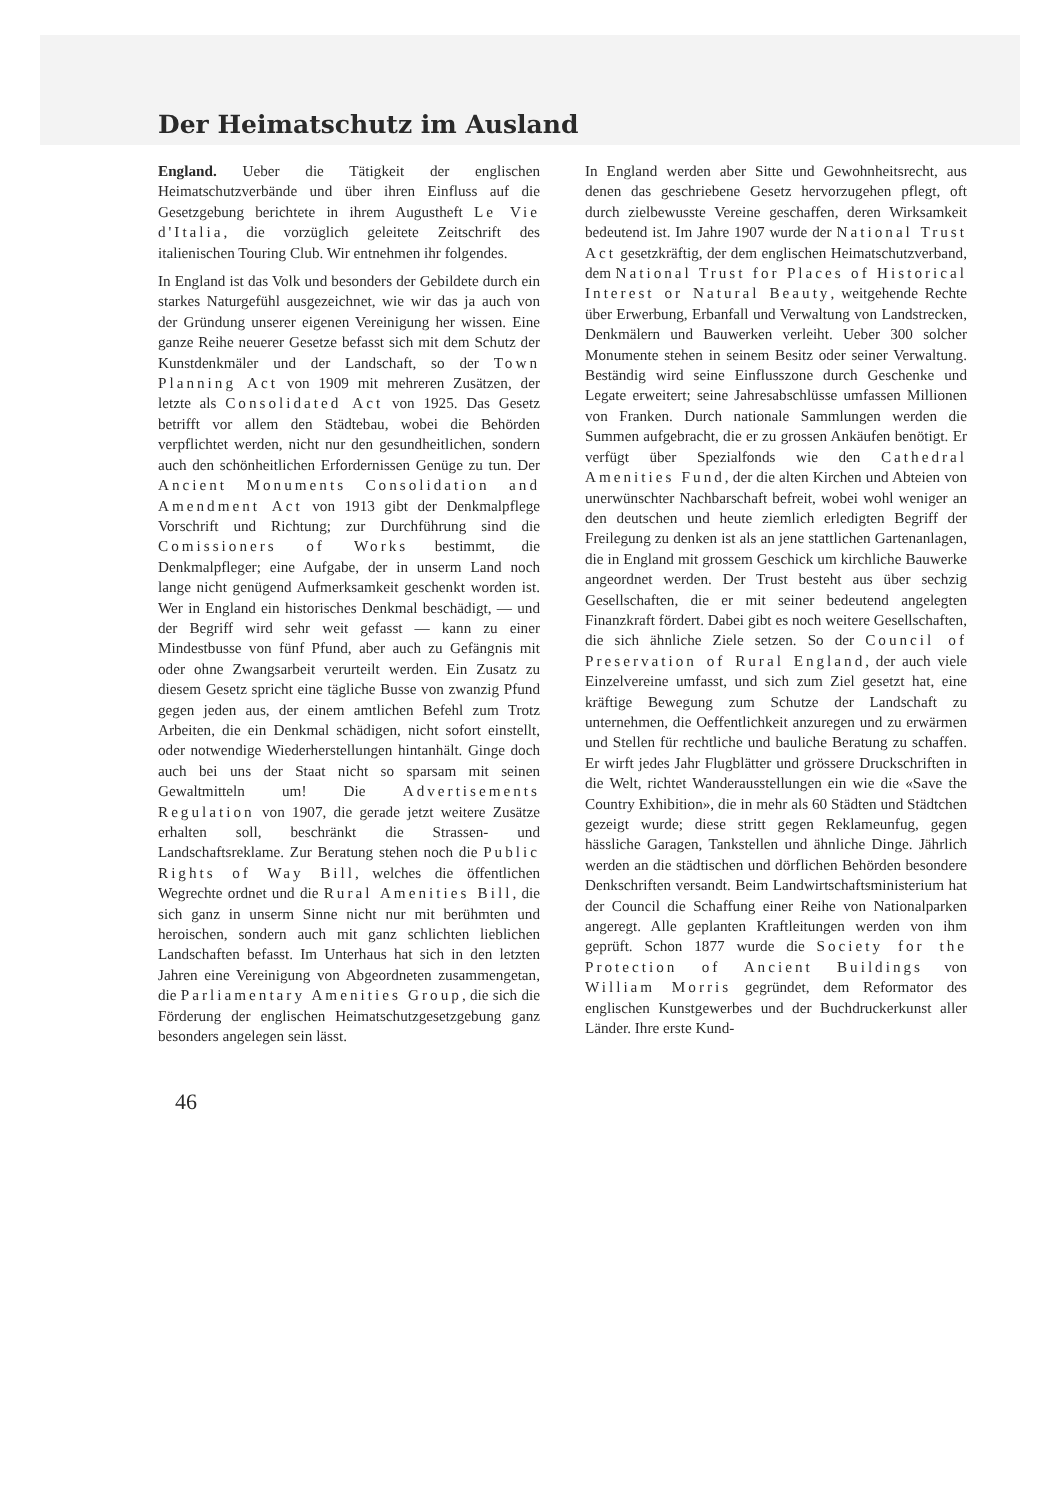Der Heimatschutz im Ausland
England. Ueber die Tätigkeit der englischen Heimatschutzverbände und über ihren Einfluss auf die Gesetzgebung berichtete in ihrem Augustheft Le Vie d'Italia, die vorzüglich geleitete Zeitschrift des italienischen Touring Club. Wir entnehmen ihr folgendes.
In England ist das Volk und besonders der Gebildete durch ein starkes Naturgefühl ausgezeichnet, wie wir das ja auch von der Gründung unserer eigenen Vereinigung her wissen. Eine ganze Reihe neuerer Gesetze befasst sich mit dem Schutz der Kunstdenkmäler und der Landschaft, so der Town Planning Act von 1909 mit mehreren Zusätzen, der letzte als Consolidated Act von 1925. Das Gesetz betrifft vor allem den Städtebau, wobei die Behörden verpflichtet werden, nicht nur den gesundheitlichen, sondern auch den schönheitlichen Erfordernissen Genüge zu tun. Der Ancient Monuments Consolidation and Amendment Act von 1913 gibt der Denkmalpflege Vorschrift und Richtung; zur Durchführung sind die Comissioners of Works bestimmt, die Denkmalpfleger; eine Aufgabe, der in unserm Land noch lange nicht genügend Aufmerksamkeit geschenkt worden ist. Wer in England ein historisches Denkmal beschädigt, — und der Begriff wird sehr weit gefasst — kann zu einer Mindestbusse von fünf Pfund, aber auch zu Gefängnis mit oder ohne Zwangsarbeit verurteilt werden. Ein Zusatz zu diesem Gesetz spricht eine tägliche Busse von zwanzig Pfund gegen jeden aus, der einem amtlichen Befehl zum Trotz Arbeiten, die ein Denkmal schädigen, nicht sofort einstellt, oder notwendige Wiederherstellungen hintanhält. Ginge doch auch bei uns der Staat nicht so sparsam mit seinen Gewaltmitteln um! Die Advertisements Regulation von 1907, die gerade jetzt weitere Zusätze erhalten soll, beschränkt die Strassen- und Landschaftsreklame. Zur Beratung stehen noch die Public Rights of Way Bill, welches die öffentlichen Wegrechte ordnet und die Rural Amenities Bill, die sich ganz in unserm Sinne nicht nur mit berühmten und heroischen, sondern auch mit ganz schlichten lieblichen Landschaften befasst. Im Unterhaus hat sich in den letzten Jahren eine Vereinigung von Abgeordneten zusammengetan, die Parliamentary Amenities Group, die sich die Förderung der englischen Heimatschutzgesetzgebung ganz besonders angelegen sein lässt.
In England werden aber Sitte und Gewohnheitsrecht, aus denen das geschriebene Gesetz hervorzugehen pflegt, oft durch zielbewusste Vereine geschaffen, deren Wirksamkeit bedeutend ist. Im Jahre 1907 wurde der National Trust Act gesetzkräftig, der dem englischen Heimatschutzverband, dem National Trust for Places of Historical Interest or Natural Beauty, weitgehende Rechte über Erwerbung, Erbanfall und Verwaltung von Landstrecken, Denkmälern und Bauwerken verleiht. Ueber 300 solcher Monumente stehen in seinem Besitz oder seiner Verwaltung. Beständig wird seine Einflusszone durch Geschenke und Legate erweitert; seine Jahresabschlüsse umfassen Millionen von Franken. Durch nationale Sammlungen werden die Summen aufgebracht, die er zu grossen Ankäufen benötigt. Er verfügt über Spezialfonds wie den Cathedral Amenities Fund, der die alten Kirchen und Abteien von unerwünschter Nachbarschaft befreit, wobei wohl weniger an den deutschen und heute ziemlich erledigten Begriff der Freilegung zu denken ist als an jene stattlichen Gartenanlagen, die in England mit grossem Geschick um kirchliche Bauwerke angeordnet werden. Der Trust besteht aus über sechzig Gesellschaften, die er mit seiner bedeutend angelegten Finanzkraft fördert. Dabei gibt es noch weitere Gesellschaften, die sich ähnliche Ziele setzen. So der Council of Preservation of Rural England, der auch viele Einzelvereine umfasst, und sich zum Ziel gesetzt hat, eine kräftige Bewegung zum Schutze der Landschaft zu unternehmen, die Oeffentlichkeit anzuregen und zu erwärmen und Stellen für rechtliche und bauliche Beratung zu schaffen. Er wirft jedes Jahr Flugblätter und grössere Druckschriften in die Welt, richtet Wanderausstellungen ein wie die «Save the Country Exhibition», die in mehr als 60 Städten und Städtchen gezeigt wurde; diese stritt gegen Reklameunfug, gegen hässliche Garagen, Tankstellen und ähnliche Dinge. Jährlich werden an die städtischen und dörflichen Behörden besondere Denkschriften versandt. Beim Landwirtschaftsministerium hat der Council die Schaffung einer Reihe von Nationalparken angeregt. Alle geplanten Kraftleitungen werden von ihm geprüft. Schon 1877 wurde die Society for the Protection of Ancient Buildings von William Morris gegründet, dem Reformator des englischen Kunstgewerbes und der Buchdruckerkunst aller Länder. Ihre erste Kund-
46